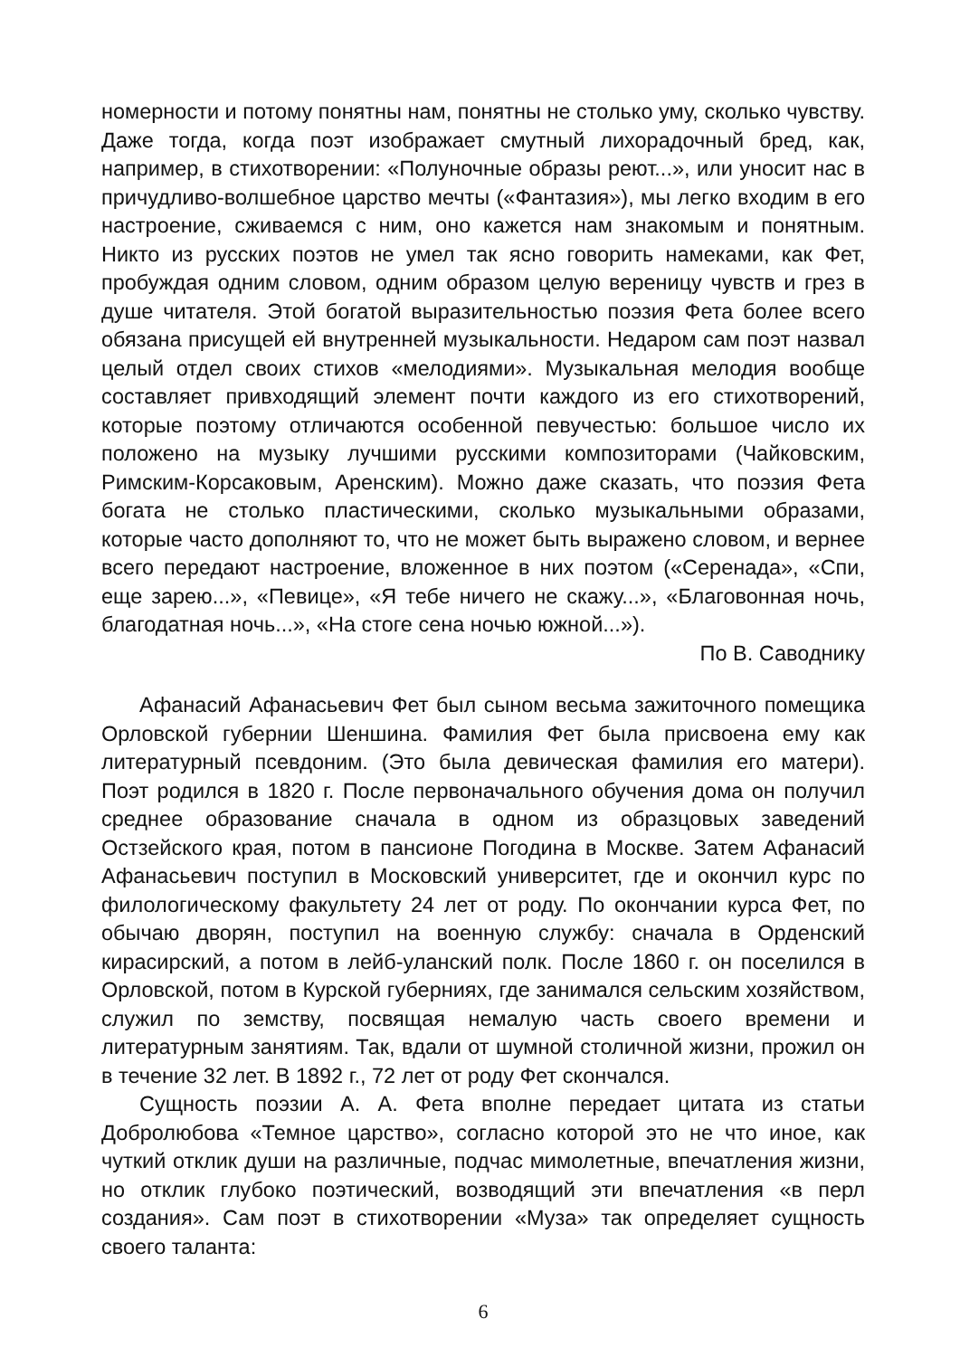номерности и потому понятны нам, понятны не столько уму, сколько чувству. Даже тогда, когда поэт изображает смутный лихорадочный бред, как, например, в стихотворении: «Полуночные образы реют...», или уносит нас в причудливо-волшебное царство мечты («Фантазия»), мы легко входим в его настроение, сживаемся с ним, оно кажется нам знакомым и понятным. Никто из русских поэтов не умел так ясно говорить намеками, как Фет, пробуждая одним словом, одним образом целую вереницу чувств и грез в душе читателя. Этой богатой выразительностью поэзия Фета более всего обязана присущей ей внутренней музыкальности. Недаром сам поэт назвал целый отдел своих стихов «мелодиями». Музыкальная мелодия вообще составляет привходящий элемент почти каждого из его стихотворений, которые поэтому отличаются особенной певучестью: большое число их положено на музыку лучшими русскими композиторами (Чайковским, Римским-Корсаковым, Аренским). Можно даже сказать, что поэзия Фета богата не столько пластическими, сколько музыкальными образами, которые часто дополняют то, что не может быть выражено словом, и вернее всего передают настроение, вложенное в них поэтом («Серенада», «Спи, еще зарею...», «Певице», «Я тебе ничего не скажу...», «Благовонная ночь, благодатная ночь...», «На стоге сена ночью южной...»).
По В. Саводнику
Афанасий Афанасьевич Фет был сыном весьма зажиточного помещика Орловской губернии Шеншина. Фамилия Фет была присвоена ему как литературный псевдоним. (Это была девическая фамилия его матери). Поэт родился в 1820 г. После первоначального обучения дома он получил среднее образование сначала в одном из образцовых заведений Остзейского края, потом в пансионе Погодина в Москве. Затем Афанасий Афанасьевич поступил в Московский университет, где и окончил курс по филологическому факультету 24 лет от роду. По окончании курса Фет, по обычаю дворян, поступил на военную службу: сначала в Орденский кирасирский, а потом в лейб-уланский полк. После 1860 г. он поселился в Орловской, потом в Курской губерниях, где занимался сельским хозяйством, служил по земству, посвящая немалую часть своего времени и литературным занятиям. Так, вдали от шумной столичной жизни, прожил он в течение 32 лет. В 1892 г., 72 лет от роду Фет скончался.
Сущность поэзии А. А. Фета вполне передает цитата из статьи Добролюбова «Темное царство», согласно которой это не что иное, как чуткий отклик души на различные, подчас мимолетные, впечатления жизни, но отклик глубоко поэтический, возводящий эти впечатления «в перл создания». Сам поэт в стихотворении «Муза» так определяет сущность своего таланта:
6